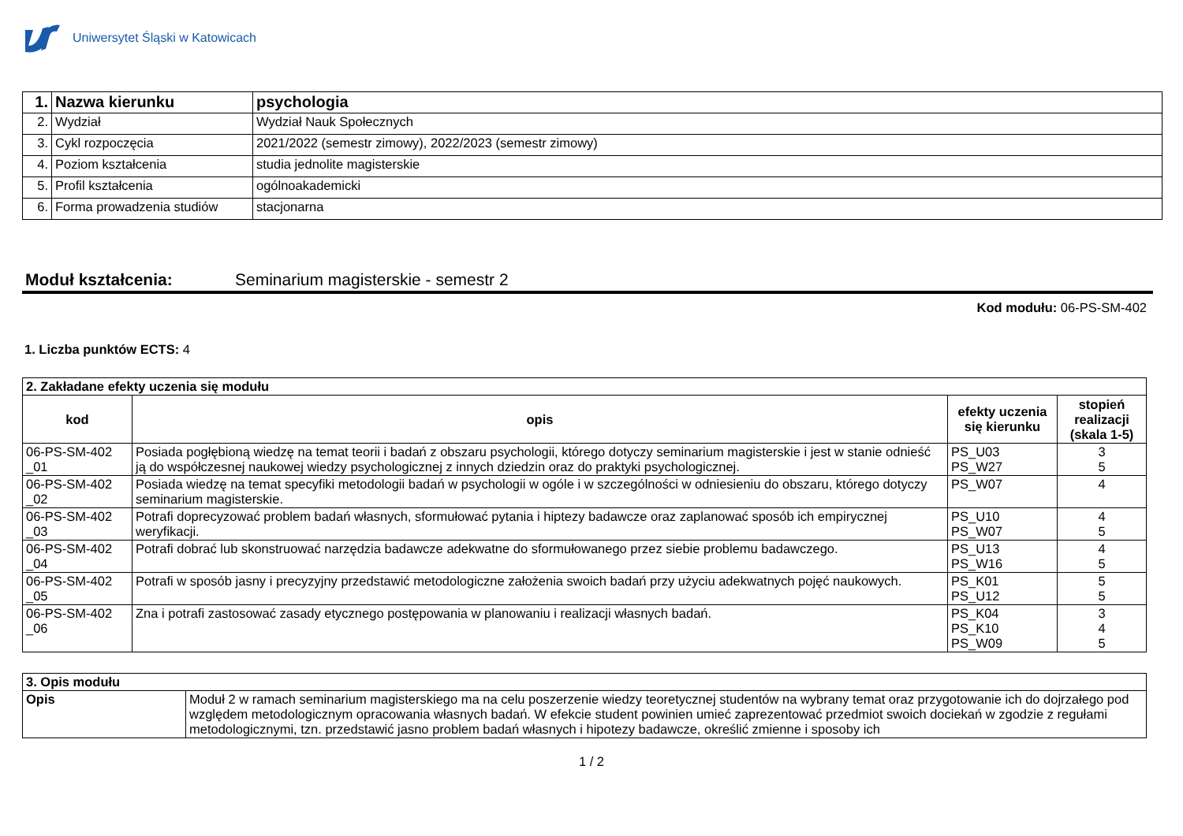Uniwersytet Śląski w Katowicach
| 1. | Nazwa kierunku | psychologia |
| 2. | Wydział | Wydział Nauk Społecznych |
| 3. | Cykl rozpoczęcia | 2021/2022 (semestr zimowy), 2022/2023 (semestr zimowy) |
| 4. | Poziom kształcenia | studia jednolite magisterskie |
| 5. | Profil kształcenia | ogólnoakademicki |
| 6. | Forma prowadzenia studiów | stacjonarna |
Moduł kształcenia: Seminarium magisterskie - semestr 2
Kod modułu: 06-PS-SM-402
1. Liczba punktów ECTS: 4
| 2. Zakładane efekty uczenia się modułu | | | |
| kod | opis | efekty uczenia się kierunku | stopień realizacji (skala 1-5) |
| 06-PS-SM-402 _01 | Posiada pogłębioną wiedzę na temat teorii i badań z obszaru psychologii, którego dotyczy seminarium magisterskie i jest w stanie odnieść ją do współczesnej naukowej wiedzy psychologicznej z innych dziedzin oraz do praktyki psychologicznej. | PS_U03 PS_W27 | 3 5 |
| 06-PS-SM-402 _02 | Posiada wiedzę na temat specyfiki metodologii badań w psychologii w ogóle i w szczególności w odniesieniu do obszaru, którego dotyczy seminarium magisterskie. | PS_W07 | 4 |
| 06-PS-SM-402 _03 | Potrafi doprecyzować problem badań własnych, sformułować pytania i hiptezy badawcze oraz zaplanować sposób ich empirycznej weryfikacji. | PS_U10 PS_W07 | 4 5 |
| 06-PS-SM-402 _04 | Potrafi dobrać lub skonstruować narzędzia badawcze adekwatne do sformułowanego przez siebie problemu badawczego. | PS_U13 PS_W16 | 4 5 |
| 06-PS-SM-402 _05 | Potrafi w sposób jasny i precyzyjny przedstawić metodologiczne założenia swoich badań przy użyciu adekwatnych pojęć naukowych. | PS_K01 PS_U12 | 5 5 |
| 06-PS-SM-402 _06 | Zna i potrafi zastosować zasady etycznego postępowania w planowaniu i realizacji własnych badań. | PS_K04 PS_K10 PS_W09 | 3 4 5 |
| 3. Opis modułu | |
| Opis | Moduł 2 w ramach seminarium magisterskiego ma na celu poszerzenie wiedzy teoretycznej studentów na wybrany temat oraz przygotowanie ich do dojrzałego pod względem metodologicznym opracowania własnych badań. W efekcie student powinien umieć zaprezentować przedmiot swoich dociekań w zgodzie z regułami metodologicznymi, tzn. przedstawić jasno problem badań własnych i hipotezy badawcze, określić zmienne i sposoby ich |
1 / 2